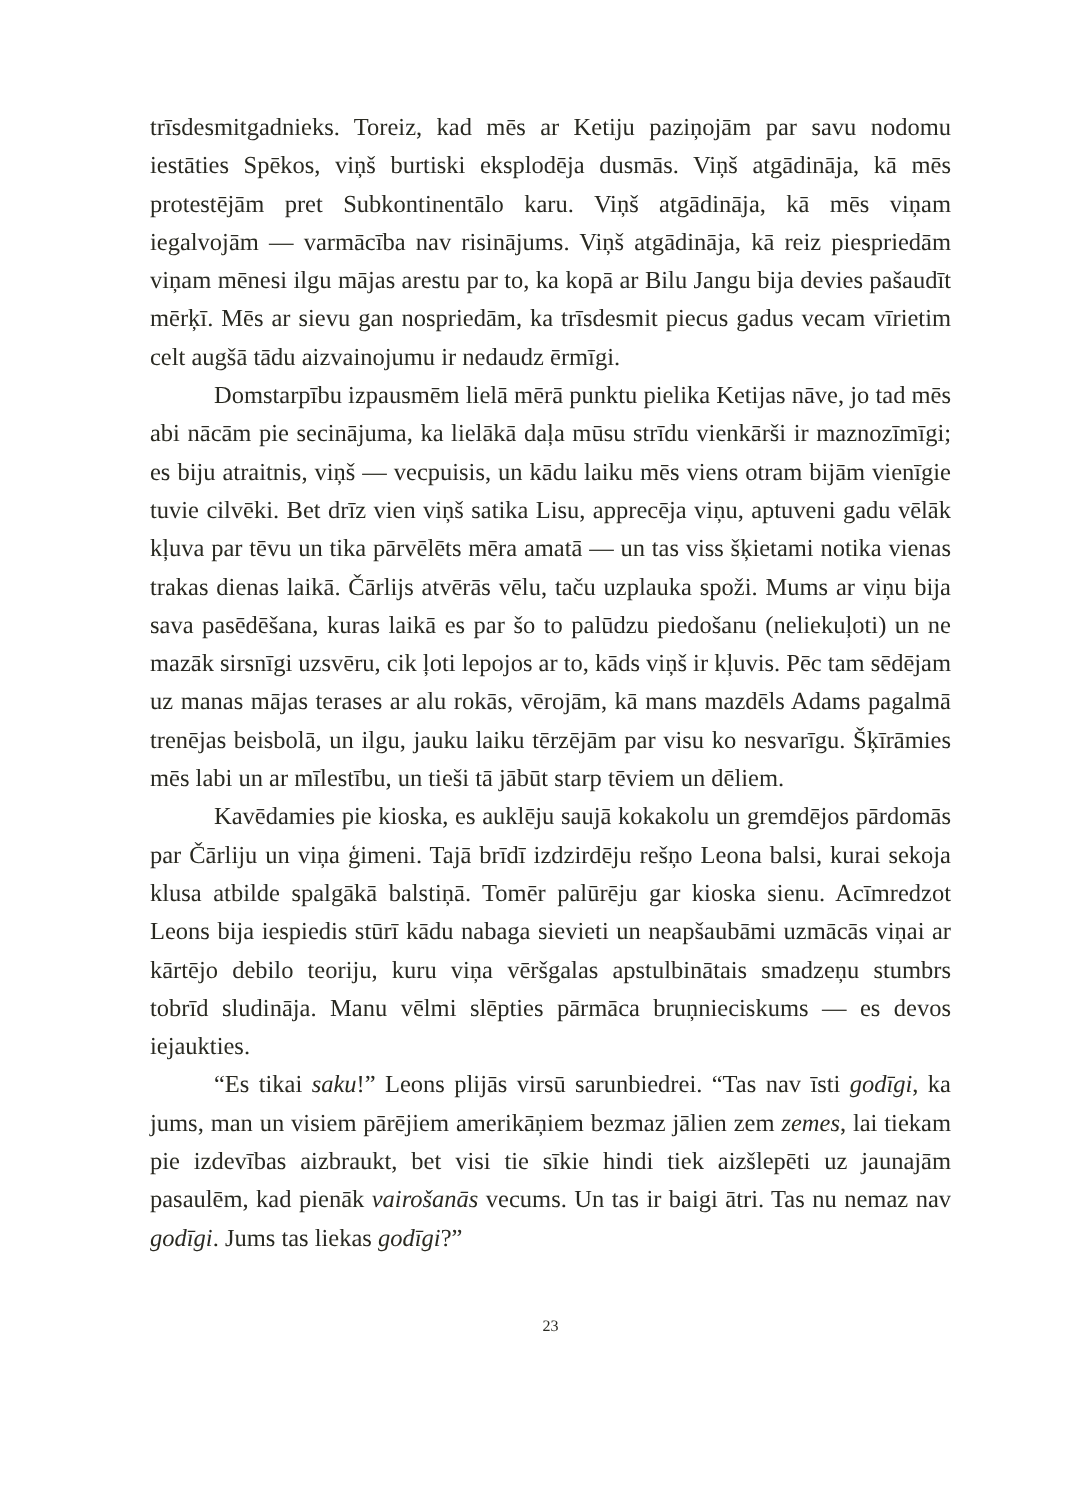trīsdesmitgadnieks. Toreiz, kad mēs ar Ketiju paziņojām par savu nodomu iestāties Spēkos, viņš burtiski eksplodēja dusmās. Viņš atgādināja, kā mēs protestējām pret Subkontinentālo karu. Viņš atgādināja, kā mēs viņam iegalvojām — varmācība nav risinājums. Viņš atgādināja, kā reiz piespriedām viņam mēnesi ilgu mājas arestu par to, ka kopā ar Bilu Jangu bija devies pašaudīt mērķī. Mēs ar sievu gan nospriedām, ka trīsdesmit piecus gadus vecam vīrietim celt augšā tādu aizvainojumu ir nedaudz ērmīgi.
Domstarpību izpausmēm lielā mērā punktu pielika Ketijas nāve, jo tad mēs abi nācām pie secinājuma, ka lielākā daļa mūsu strīdu vienkārši ir maznozīmīgi; es biju atraitnis, viņš — vecpuisis, un kādu laiku mēs viens otram bijām vienīgie tuvie cilvēki. Bet drīz vien viņš satika Lisu, apprecēja viņu, aptuveni gadu vēlāk kļuva par tēvu un tika pārvēlēts mēra amatā — un tas viss šķietami notika vienas trakas dienas laikā. Čārlijs atvērās vēlu, taču uzplauka spoži. Mums ar viņu bija sava pasēdēšana, kuras laikā es par šo to palūdzu piedošanu (neliekuļoti) un ne mazāk sirsnīgi uzsvēru, cik ļoti lepojos ar to, kāds viņš ir kļuvis. Pēc tam sēdējam uz manas mājas terases ar alu rokās, vērojām, kā mans mazdēls Adams pagalmā trenējas beisbolā, un ilgu, jauku laiku tērzējām par visu ko nesvarīgu. Šķīrāmies mēs labi un ar mīlestību, un tieši tā jābūt starp tēviem un dēliem.
Kavēdamies pie kioska, es auklēju saujā kokakolu un gremdējos pārdomās par Čārliju un viņa ģimeni. Tajā brīdī izdzirdēju rešņo Leona balsi, kurai sekoja klusa atbilde spalgākā balstiņā. Tomēr palūrēju gar kioska sienu. Acīmredzot Leons bija iespiedis stūrī kādu nabaga sievieti un neapšaubāmi uzmācās viņai ar kārtējo debilo teoriju, kuru viņa vēršgalas apstulbinātais smadzeņu stumbrs tobrīd sludināja. Manu vēlmi slēpties pārmāca bruņnieciskums — es devos iejaukties.
“Es tikai saku!” Leons plijās virsū sarunbiedrei. “Tas nav īsti godīgi, ka jums, man un visiem pārējiem amerikāņiem bezmaz jālien zem zemes, lai tiekam pie izdevības aizbraukt, bet visi tie sīkie hindi tiek aizšlepēti uz jaunajām pasaulēm, kad pienāk vairošanās vecums. Un tas ir baigi ātri. Tas nu nemaz nav godīgi. Jums tas liekas godīgi?”
23